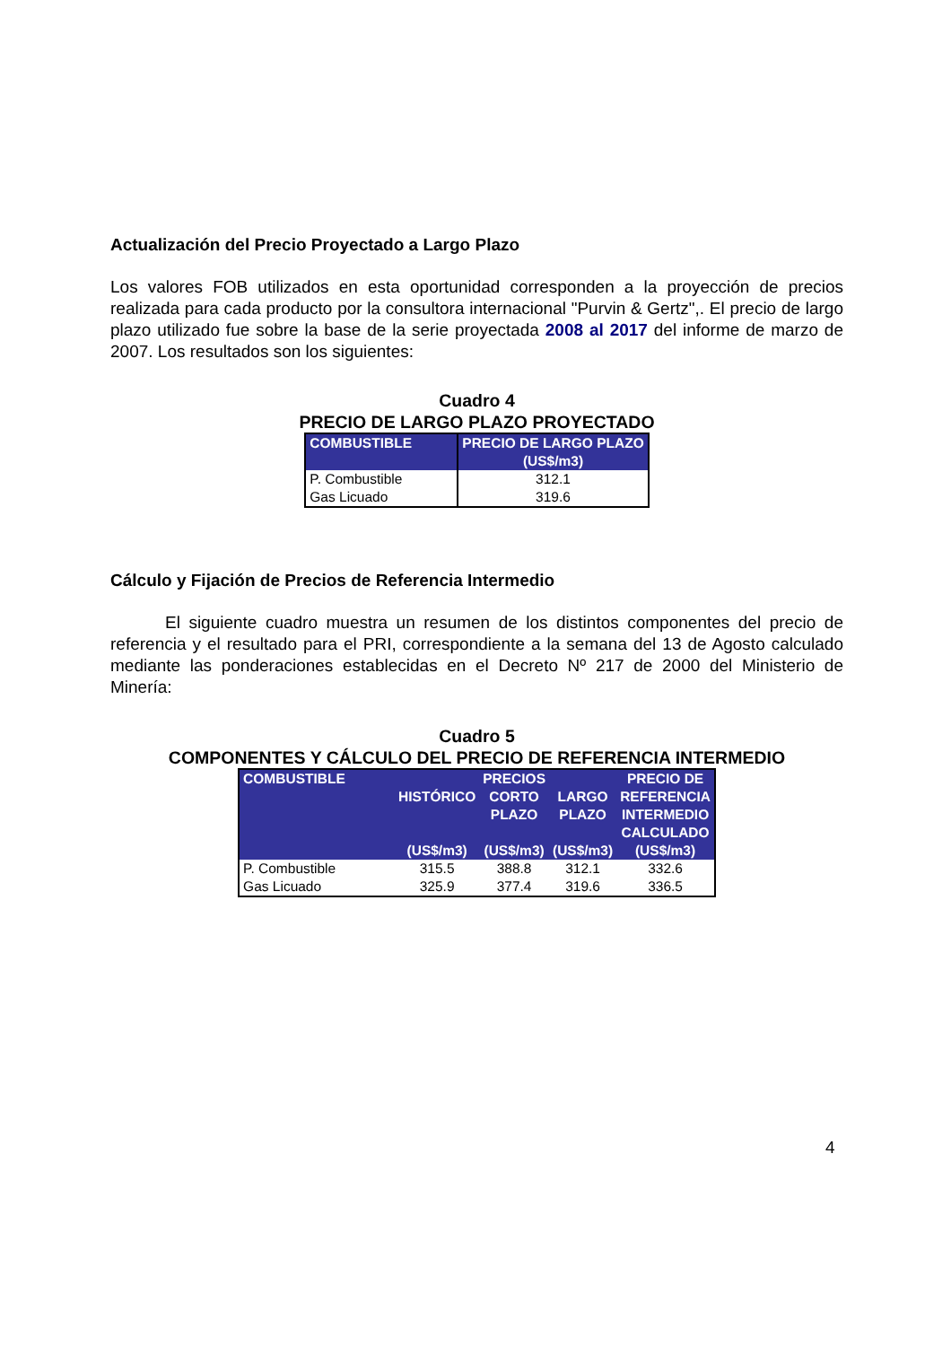Actualización del Precio Proyectado a Largo Plazo
Los valores FOB utilizados en esta oportunidad corresponden a la proyección de precios realizada para cada producto por la consultora internacional "Purvin & Gertz",. El precio de largo plazo utilizado fue sobre la base de la serie proyectada 2008 al 2017 del informe de marzo de 2007. Los resultados son los siguientes:
Cuadro 4
PRECIO DE LARGO PLAZO PROYECTADO
| COMBUSTIBLE | PRECIO DE LARGO PLAZO (US$/m3) |
| --- | --- |
| P. Combustible | 312.1 |
| Gas Licuado | 319.6 |
Cálculo y Fijación de Precios de Referencia Intermedio
El siguiente cuadro muestra un resumen de los distintos componentes del precio de referencia y el resultado para el PRI, correspondiente a la semana del 13 de Agosto calculado mediante las ponderaciones establecidas en el Decreto Nº 217 de 2000 del Ministerio de Minería:
Cuadro 5
COMPONENTES Y CÁLCULO DEL PRECIO DE REFERENCIA INTERMEDIO
| COMBUSTIBLE | HISTÓRICO (US$/m3) | PRECIOS CORTO PLAZO (US$/m3) | LARGO PLAZO (US$/m3) | PRECIO DE REFERENCIA INTERMEDIO CALCULADO (US$/m3) |
| --- | --- | --- | --- | --- |
| P. Combustible | 315.5 | 388.8 | 312.1 | 332.6 |
| Gas Licuado | 325.9 | 377.4 | 319.6 | 336.5 |
4